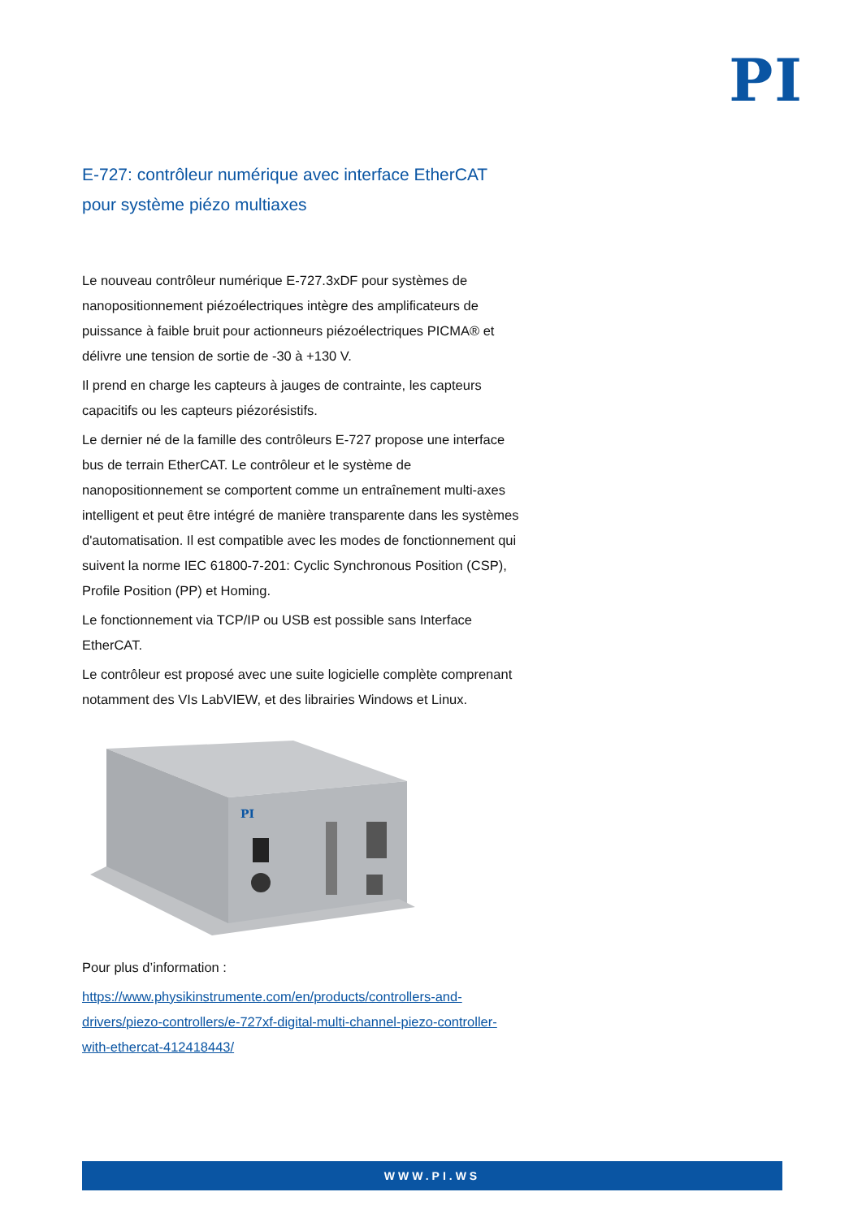PI
E-727: contrôleur numérique avec interface EtherCAT pour système piézo multiaxes
Le nouveau contrôleur numérique E-727.3xDF pour systèmes de nanopositionnement piézoélectriques intègre des amplificateurs de puissance à faible bruit pour actionneurs piézoélectriques PICMA® et délivre une tension de sortie de -30 à +130 V.
Il prend en charge les capteurs à jauges de contrainte, les capteurs capacitifs ou les capteurs piézorésistifs.
Le dernier né de la famille des contrôleurs E-727 propose une interface bus de terrain EtherCAT. Le contrôleur et le système de nanopositionnement se comportent comme un entraînement multi-axes intelligent et peut être intégré de manière transparente dans les systèmes d'automatisation. Il est compatible avec les modes de fonctionnement qui suivent la norme IEC 61800-7-201: Cyclic Synchronous Position (CSP), Profile Position (PP) et Homing.
Le fonctionnement via TCP/IP ou USB est possible sans Interface EtherCAT.
Le contrôleur est proposé avec une suite logicielle complète comprenant notamment des VIs LabVIEW, et des librairies Windows et Linux.
PI
Pour plus d’information :
https://www.physikinstrumente.com/en/products/controllers-and-drivers/piezo-controllers/e-727xf-digital-multi-channel-piezo-controller-with-ethercat-412418443/
WWW.PI.WS